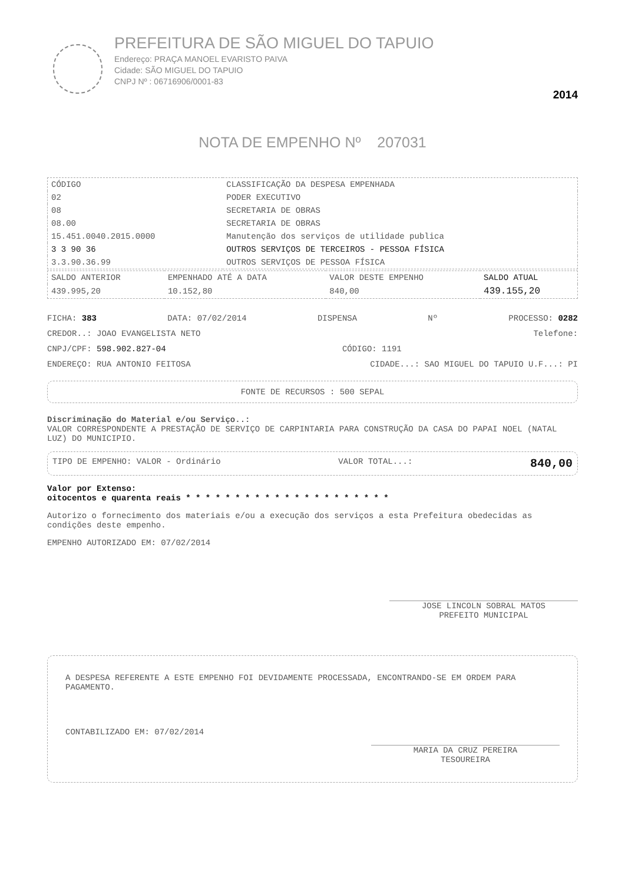PREFEITURA DE SÃO MIGUEL DO TAPUIO
Endereço: PRAÇA MANOEL EVARISTO PAIVA
Cidade: SÃO MIGUEL DO TAPUIO
CNPJ Nº : 06716906/0001-83
2014
NOTA DE EMPENHO Nº 207031
| CÓDIGO | CLASSIFICAÇÃO DA DESPESA EMPENHADA |
| --- | --- |
| 02 | PODER EXECUTIVO |
| 08 | SECRETARIA DE OBRAS |
| 08.00 | SECRETARIA DE OBRAS |
| 15.451.0040.2015.0000 | Manutenção dos serviços de utilidade publica |
| 3 3 90 36 | OUTROS SERVIÇOS DE TERCEIROS - PESSOA FÍSICA |
| 3.3.90.36.99 | OUTROS SERVIÇOS DE PESSOA FÍSICA |
| SALDO ANTERIOR | EMPENHADO ATÉ A DATA | VALOR DESTE EMPENHO | SALDO ATUAL |
| --- | --- | --- | --- |
| 439.995,20 | 10.152,80 | 840,00 | 439.155,20 |
FICHA: 383 DATA: 07/02/2014 DISPENSA Nº PROCESSO: 0282
CREDOR..: JOAO EVANGELISTA NETO Telefone:
CNPJ/CPF: 598.902.827-04 CÓDIGO: 1191
ENDEREÇO: RUA ANTONIO FEITOSA CIDADE...: SAO MIGUEL DO TAPUIO U.F...: PI
FONTE DE RECURSOS : 500 SEPAL
Discriminação do Material e/ou Serviço..:
VALOR CORRESPONDENTE A PRESTAÇÃO DE SERVIÇO DE CARPINTARIA PARA CONSTRUÇÃO DA CASA DO PAPAI NOEL (NATAL LUZ) DO MUNICIPIO.
TIPO DE EMPENHO: VALOR - Ordinário VALOR TOTAL...: 840,00
Valor por Extenso:
oitocentos e quarenta reais * * * * * * * * * * * * * * * * * * * * *
Autorizo o fornecimento dos materiais e/ou a execução dos serviços a esta Prefeitura obedecidas as condições deste empenho.
EMPENHO AUTORIZADO EM: 07/02/2014
JOSE LINCOLN SOBRAL MATOS
PREFEITO MUNICIPAL
A DESPESA REFERENTE A ESTE EMPENHO FOI DEVIDAMENTE PROCESSADA, ENCONTRANDO-SE EM ORDEM PARA PAGAMENTO.
CONTABILIZADO EM: 07/02/2014
MARIA DA CRUZ PEREIRA
TESOUREIRA